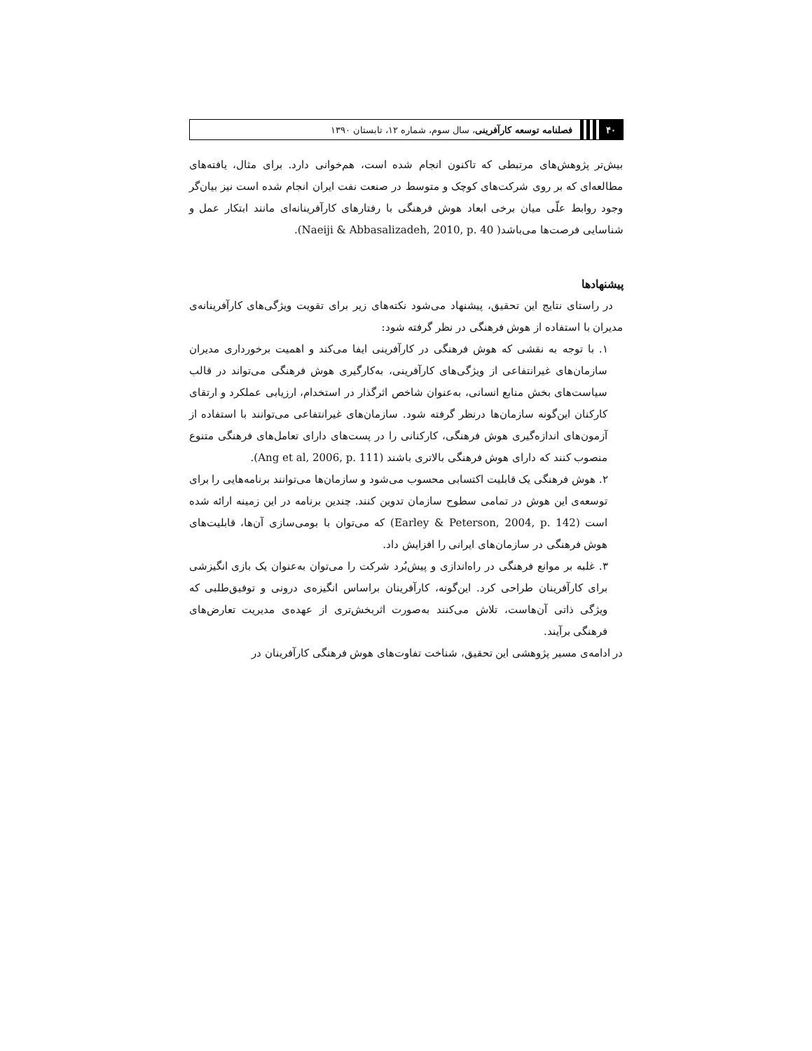۴۰
فصلنامه توسعه کارآفرینی، سال سوم، شماره ۱۲، تابستان ۱۳۹۰
بیش‌تر پژوهش‌های مرتبطی که تاکنون انجام شده است، هم‌خوانی دارد. برای مثال، یافته‌های مطالعه‌ای که بر روی شرکت‌های کوچک و متوسط در صنعت نفت ایران انجام شده است نیز بیان‌گر وجود روابط علّی میان برخی ابعاد هوش فرهنگی با رفتارهای کارآفرینانه‌ای مانند ابتکار عمل و شناسایی فرصت‌ها می‌باشد( Naeiji & Abbasalizadeh, 2010, p. 40).
پیشنهادها
در راستای نتایج این تحقیق، پیشنهاد می‌شود نکته‌های زیر برای تقویت ویژگی‌های کارآفرینانه‌ی مدیران با استفاده از هوش فرهنگی در نظر گرفته شود:
۱. با توجه به نقشی که هوش فرهنگی در کارآفرینی ایفا می‌کند و اهمیت برخورداری مدیران سازمان‌های غیرانتفاعی از ویژگی‌های کارآفرینی، به‌کارگیری هوش فرهنگی می‌تواند در قالب سیاست‌های بخش منابع انسانی، به‌عنوان شاخص اثرگذار در استخدام، ارزیابی عملکرد و ارتقای کارکنان این‌گونه سازمان‌ها درنظر گرفته شود. سازمان‌های غیرانتفاعی می‌توانند با استفاده از آزمون‌های اندازه‌گیری هوش فرهنگی، کارکنانی را در پست‌های دارای تعامل‌های فرهنگی متنوع منصوب کنند که دارای هوش فرهنگی بالاتری باشند (Ang et al, 2006, p. 111).
۲. هوش فرهنگی یک قابلیت اکتسابی محسوب می‌شود و سازمان‌ها می‌توانند برنامه‌هایی را برای توسعه‌ی این هوش در تمامی سطوح سازمان تدوین کنند. چندین برنامه در این زمینه ارائه شده است (Earley & Peterson, 2004, p. 142) که می‌توان با بومی‌سازی آن‌ها، قابلیت‌های هوش فرهنگی در سازمان‌های ایرانی را افزایش داد.
۳. غلبه بر موانع فرهنگی در راه‌اندازی و پیش‌بُرد شرکت را می‌توان به‌عنوان یک بازی انگیزشی برای کارآفرینان طراحی کرد. این‌گونه، کارآفرینان براساس انگیزه‌ی درونی و توفیق‌طلبی که ویژگی ذاتی آن‌هاست، تلاش می‌کنند به‌صورت اثربخش‌تری از عهده‌ی مدیریت تعارض‌های فرهنگی برآیند.
در ادامه‌ی مسیر پژوهشی این تحقیق، شناخت تفاوت‌های هوش فرهنگی کارآفرینان در